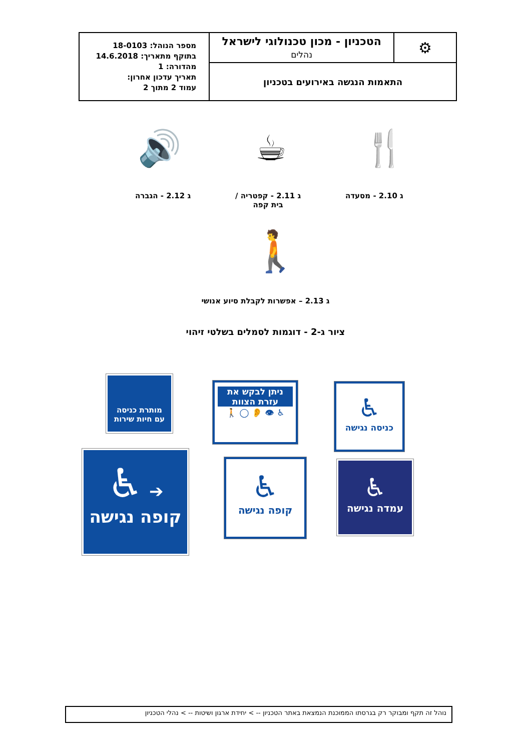| ⚙ | הטכניון - מכון טכנולוגי לישראל נהלים | מספר הנוהל: 18-0103 בתוקף מתאריך: 14.6.2018 מהדורה: 1 תאריך עדכון אחרון: עמוד 2 מתוך 2 |
| התאמות הנגשה באירועים בטכניון | | |
🍴 ☕ 🔊
ג 2.10 - מסעדה ג 2.11 - קפטריה /
בית קפה ג 2.12 - הגברה
🚶
ג 2.13 – אפשרות לקבלת סיוע אנושי
ציור ג-2 - דוגמות לסמלים בשלטי זיהוי
מותרת כניסה
עם חיות שירות
ניתן לבקש את
עזרת הצוות
♿ 👁 👂 ◯ 🚶
♿
כניסה נגישה
➔ ♿
קופה נגישה
♿
קופה נגישה
♿
עמדה נגישה
נוהל זה תקף ומבוקר רק בגרסתו הממוכנת הנמצאת באתר הטכניון -- > יחידת ארגון ושיטות -- > נהלי הטכניון